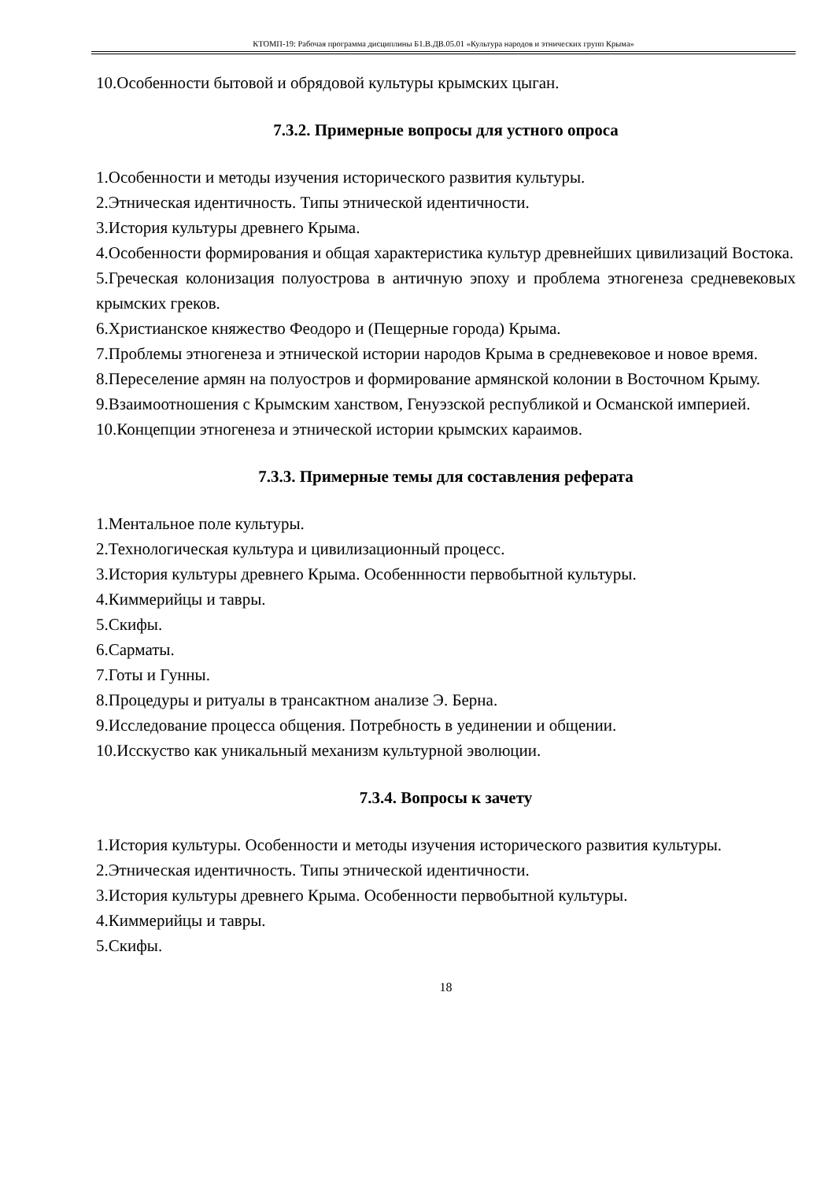КТОМП-19: Рабочая программа дисциплины Б1.В.ДВ.05.01 «Культура народов и этнических групп Крыма»
10.Особенности бытовой и обрядовой культуры крымских цыган.
7.3.2. Примерные вопросы для устного опроса
1.Особенности и методы изучения исторического развития культуры.
2.Этническая идентичность. Типы этнической идентичности.
3.История культуры древнего Крыма.
4.Особенности формирования и общая характеристика культур древнейших цивилизаций Востока.
5.Греческая колонизация полуострова в античную эпоху и проблема этногенеза средневековых крымских греков.
6.Христианское княжество Феодоро и (Пещерные города) Крыма.
7.Проблемы этногенеза и этнической истории народов Крыма в средневековое и новое время.
8.Переселение армян на полуостров и формирование армянской колонии в Восточном Крыму.
9.Взаимоотношения с Крымским ханством, Генуэзской республикой и Османской империей.
10.Концепции этногенеза и этнической истории крымских караимов.
7.3.3. Примерные темы для составления реферата
1.Ментальное поле культуры.
2.Технологическая культура и цивилизационный процесс.
3.История культуры древнего Крыма. Особеннности первобытной культуры.
4.Киммерийцы и тавры.
5.Скифы.
6.Сарматы.
7.Готы и Гунны.
8.Процедуры и ритуалы в трансактном анализе Э. Берна.
9.Исследование процесса общения. Потребность в уединении и общении.
10.Исскуство как уникальный механизм культурной эволюции.
7.3.4. Вопросы к зачету
1.История культуры. Особенности и методы изучения исторического развития культуры.
2.Этническая идентичность. Типы этнической идентичности.
3.История культуры древнего Крыма. Особенности первобытной культуры.
4.Киммерийцы и тавры.
5.Скифы.
18